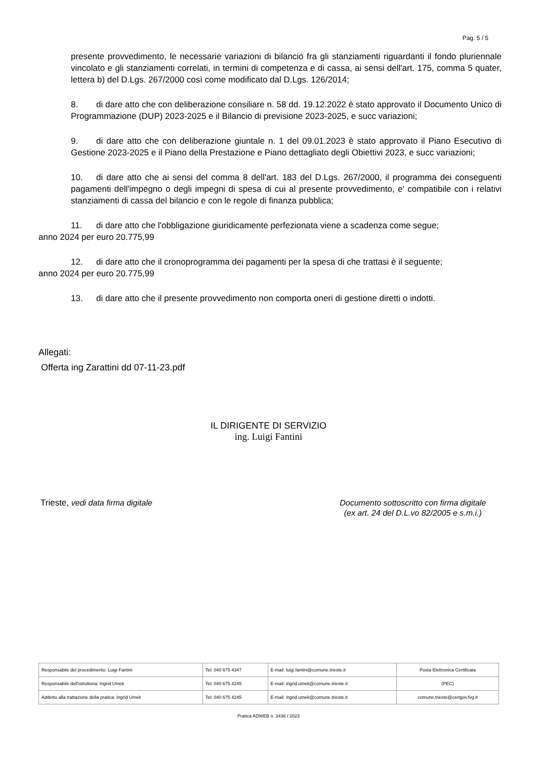Pag. 5 / 5
presente provvedimento, le necessarie variazioni di bilancio fra gli stanziamenti riguardanti il fondo pluriennale vincolato e gli stanziamenti correlati, in termini di competenza e di cassa, ai sensi dell'art. 175, comma 5 quater, lettera b) del D.Lgs. 267/2000 così come modificato dal D.Lgs. 126/2014;
8. di dare atto che con deliberazione consiliare n. 58 dd. 19.12.2022 è stato approvato il Documento Unico di Programmazione (DUP) 2023-2025 e il Bilancio di previsione 2023-2025, e succ variazioni;
9. di dare atto che con deliberazione giuntale n. 1 del 09.01.2023 è stato approvato il Piano Esecutivo di Gestione 2023-2025 e il Piano della Prestazione e Piano dettagliato degli Obiettivi 2023, e succ variazioni;
10. di dare atto che ai sensi del comma 8 dell'art. 183 del D.Lgs. 267/2000, il programma dei conseguenti pagamenti dell'impegno o degli impegni di spesa di cui al presente provvedimento, e' compatibile con i relativi stanziamenti di cassa del bilancio e con le regole di finanza pubblica;
11. di dare atto che l'obbligazione giuridicamente perfezionata viene a scadenza come segue;
anno 2024 per euro 20.775,99
12. di dare atto che il cronoprogramma dei pagamenti per la spesa di che trattasi è il seguente;
anno 2024 per euro 20.775,99
13. di dare atto che il presente provvedimento non comporta oneri di gestione diretti o indotti.
Allegati:
Offerta ing Zarattini dd 07-11-23.pdf
IL DIRIGENTE DI SERVIZIO
ing. Luigi Fantini
Trieste, vedi data firma digitale
Documento sottoscritto con firma digitale
(ex art. 24 del D.L.vo 82/2005 e s.m.i.)
| Responsabile del procedimento: Luigi Fantini | Tel: 040 675 4347 | E-mail: luigi.fantini@comune.trieste.it | Posta Elettronica Certificata |
| Responsabile dell'istruttoria: Ingrid Umek | Tel: 040 675 4245 | E-mail: ingrid.umek@comune.trieste.it | (PEC) |
| Addetto alla trattazione della pratica: Ingrid Umek | Tel: 040 675 4245 | E-mail: ingrid.umek@comune.trieste.it | comune.trieste@certgov.fvg.it |
Pratica ADWEB n. 3436 / 2023